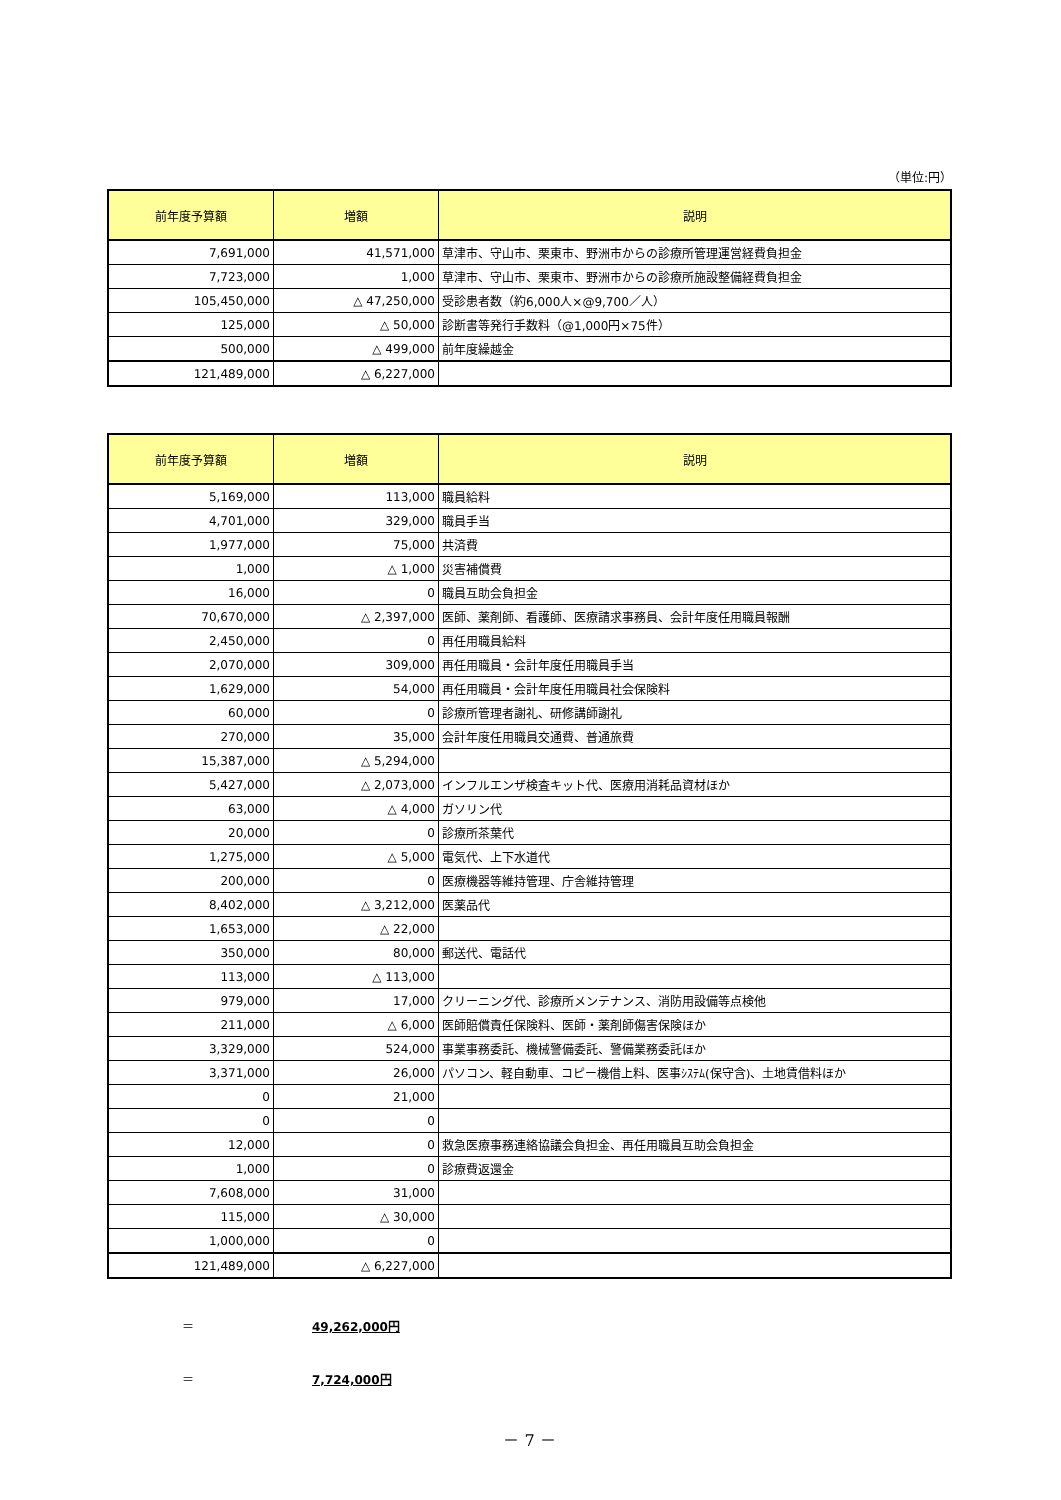（単位:円）
| 前年度予算額 | 増額 | 説明 |
| --- | --- | --- |
| 7,691,000 | 41,571,000 | 草津市、守山市、栗東市、野洲市からの診療所管理運営経費負担金 |
| 7,723,000 | 1,000 | 草津市、守山市、栗東市、野洲市からの診療所施設整備経費負担金 |
| 105,450,000 | △ 47,250,000 | 受診患者数（約6,000人×@9,700／人） |
| 125,000 | △ 50,000 | 診断書等発行手数料（@1,000円×75件） |
| 500,000 | △ 499,000 | 前年度繰越金 |
| 121,489,000 | △ 6,227,000 | |
| 前年度予算額 | 増額 | 説明 |
| --- | --- | --- |
| 5,169,000 | 113,000 | 職員給料 |
| 4,701,000 | 329,000 | 職員手当 |
| 1,977,000 | 75,000 | 共済費 |
| 1,000 | △ 1,000 | 災害補償費 |
| 16,000 | 0 | 職員互助会負担金 |
| 70,670,000 | △ 2,397,000 | 医師、薬剤師、看護師、医療請求事務員、会計年度任用職員報酬 |
| 2,450,000 | 0 | 再任用職員給料 |
| 2,070,000 | 309,000 | 再任用職員・会計年度任用職員手当 |
| 1,629,000 | 54,000 | 再任用職員・会計年度任用職員社会保険料 |
| 60,000 | 0 | 診療所管理者謝礼、研修講師謝礼 |
| 270,000 | 35,000 | 会計年度任用職員交通費、普通旅費 |
| 15,387,000 | △ 5,294,000 | |
| 5,427,000 | △ 2,073,000 | インフルエンザ検査キット代、医療用消耗品資材ほか |
| 63,000 | △ 4,000 | ガソリン代 |
| 20,000 | 0 | 診療所茶葉代 |
| 1,275,000 | △ 5,000 | 電気代、上下水道代 |
| 200,000 | 0 | 医療機器等維持管理、庁舎維持管理 |
| 8,402,000 | △ 3,212,000 | 医薬品代 |
| 1,653,000 | △ 22,000 | |
| 350,000 | 80,000 | 郵送代、電話代 |
| 113,000 | △ 113,000 | |
| 979,000 | 17,000 | クリーニング代、診療所メンテナンス、消防用設備等点検他 |
| 211,000 | △ 6,000 | 医師賠償責任保険料、医師・薬剤師傷害保険ほか |
| 3,329,000 | 524,000 | 事業事務委託、機械警備委託、警備業務委託ほか |
| 3,371,000 | 26,000 | パソコン、軽自動車、コピー機借上料、医事ｼｽﾃﾑ(保守含)、土地賃借料ほか |
| 0 | 21,000 | |
| 0 | 0 | |
| 12,000 | 0 | 救急医療事務連絡協議会負担金、再任用職員互助会負担金 |
| 1,000 | 0 | 診療費返還金 |
| 7,608,000 | 31,000 | |
| 115,000 | △ 30,000 | |
| 1,000,000 | 0 | |
| 121,489,000 | △ 6,227,000 | |
＝ 49,262,000円
＝ 7,724,000円
－ 7 －